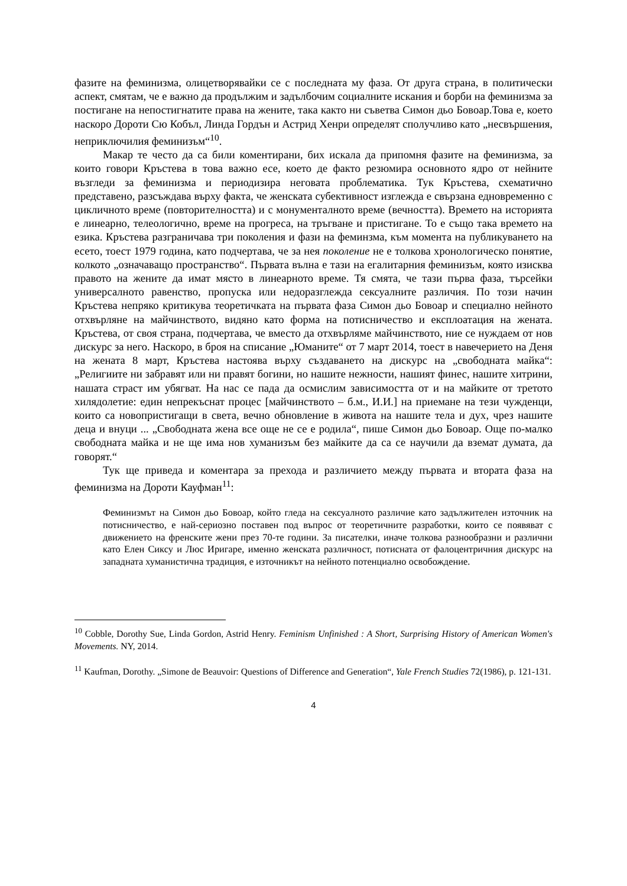фазите на феминизма, олицетворявайки се с последната му фаза. От друга страна, в политически аспект, смятам, че е важно да продължим и задълбочим социалните искания и борби на феминизма за постигане на непостигнатите права на жените, така както ни съветва Симон дьо Бовоар.Това е, което наскоро Дороти Сю Кобъл, Линда Гордън и Астрид Хенри определят сполучливо като „несвършения, неприключилия феминизъм“<sup>10</sup>.
Макар те често да са били коментирани, бих искала да припомня фазите на феминизма, за които говори Кръстева в това важно есе, което де факто резюмира основното ядро от нейните възгледи за феминизма и периодизира неговата проблематика. Тук Кръстева, схематично представено, разсъждава върху факта, че женската субективност изглежда е свързана едновременно с цикличното време (повторителността) и с монументалното време (вечността). Времето на историята е линеарно, телеологично, време на прогреса, на тръгване и пристигане. То е също така времето на езика. Кръстева разграничава три поколения и фази на феминзма, към момента на публикуването на есето, тоест 1979 година, като подчертава, че за нея поколение не е толкова хронологическо понятие, колкото „означаващо пространство“. Първата вълна е тази на егалитарния феминизъм, която изисква правото на жените да имат място в линеарното време. Тя смята, че тази първа фаза, търсейки универсалното равенство, пропуска или недоразглежда сексуалните различия. По този начин Кръстева непряко критикува теоретичката на първата фаза Симон дьо Бовоар и специално нейното отхвърляне на майчинството, видяно като форма на потисничество и експлоатация на жената. Кръстева, от своя страна, подчертава, че вместо да отхвърляме майчинството, ние се нуждаем от нов дискурс за него. Наскоро, в броя на списание „Юманите“ от 7 март 2014, тоест в навечерието на Деня на жената 8 март, Кръстева настоява върху създаването на дискурс на „свободната майка“: „Религиите ни забравят или ни правят богини, но нашите нежности, нашият финес, нашите хитрини, нашата страст им убягват. На нас се пада да осмислим зависимостта от и на майките от третото хилядолетие: един непрекъснат процес [майчинството – б.м., И.И.] на приемане на тези чужденци, които са новопристигащи в света, вечно обновление в живота на нашите тела и дух, чрез нашите деца и внуци ... „Свободната жена все още не се е родила“, пише Симон дьо Бовоар. Още по-малко свободната майка и не ще има нов хуманизъм без майките да са се научили да вземат думата, да говорят.“
Тук ще приведа и коментара за прехода и различието между първата и втората фаза на феминизма на Дороти Кауфман<sup>11</sup>:
Феминизмът на Симон дьо Бовоар, който гледа на сексуалното различие като задължителен източник на потисничество, е най-сериозно поставен под въпрос от теоретичните разработки, които се появяват с движението на френските жени през 70-те години. За писателки, иначе толкова разнообразни и различни като Елен Сиксу и Люс Иригаре, именно женската различност, потисната от фалоцентричния дискурс на западната хуманистична традиция, е източникът на нейното потенциално освобождение.
<sup>10</sup> Cobble, Dorothy Sue, Linda Gordon, Astrid Henry. Feminism Unfinished : A Short, Surprising History of American Women's Movements. NY, 2014.
<sup>11</sup> Kaufman, Dorothy. „Simone de Beauvoir: Questions of Difference and Generation“, Yale French Studies 72(1986), p. 121-131.
4